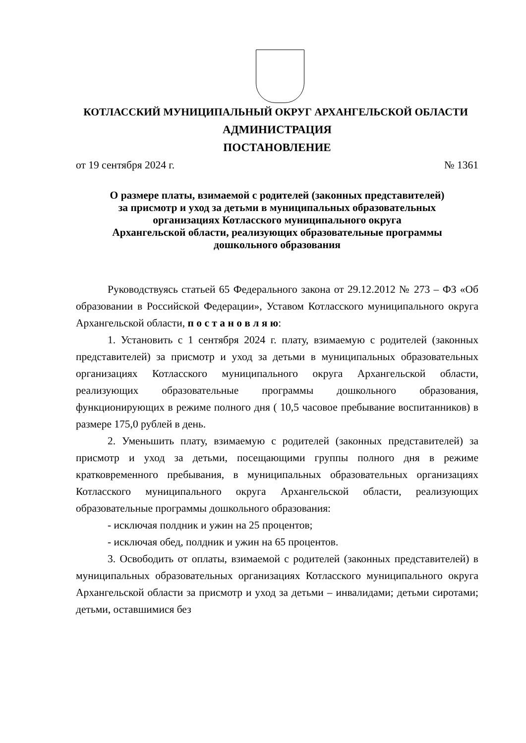КОТЛАССКИЙ МУНИЦИПАЛЬНЫЙ ОКРУГ АРХАНГЕЛЬСКОЙ ОБЛАСТИ
АДМИНИСТРАЦИЯ
ПОСТАНОВЛЕНИЕ
от 19 сентября 2024 г. № 1361
О размере платы, взимаемой с родителей (законных представителей)
за присмотр и уход за детьми в муниципальных образовательных
организациях Котласского муниципального округа
Архангельской области, реализующих образовательные программы
дошкольного образования
Руководствуясь статьей 65 Федерального закона от 29.12.2012 № 273 – ФЗ «Об образовании в Российской Федерации», Уставом Котласского муниципального округа Архангельской области, п о с т а н о в л я ю:
1. Установить с 1 сентября 2024 г. плату, взимаемую с родителей (законных представителей) за присмотр и уход за детьми в муниципальных образовательных организациях Котласского муниципального округа Архангельской области, реализующих образовательные программы дошкольного образования, функционирующих в режиме полного дня ( 10,5 часовое пребывание воспитанников) в размере 175,0 рублей в день.
2. Уменьшить плату, взимаемую с родителей (законных представителей) за присмотр и уход за детьми, посещающими группы полного дня в режиме кратковременного пребывания, в муниципальных образовательных организациях Котласского муниципального округа Архангельской области, реализующих образовательные программы дошкольного образования:
- исключая полдник и ужин на 25 процентов;
- исключая обед, полдник и ужин на 65 процентов.
3. Освободить от оплаты, взимаемой с родителей (законных представителей) в муниципальных образовательных организациях Котласского муниципального округа Архангельской области за присмотр и уход за детьми – инвалидами; детьми сиротами; детьми, оставшимися без